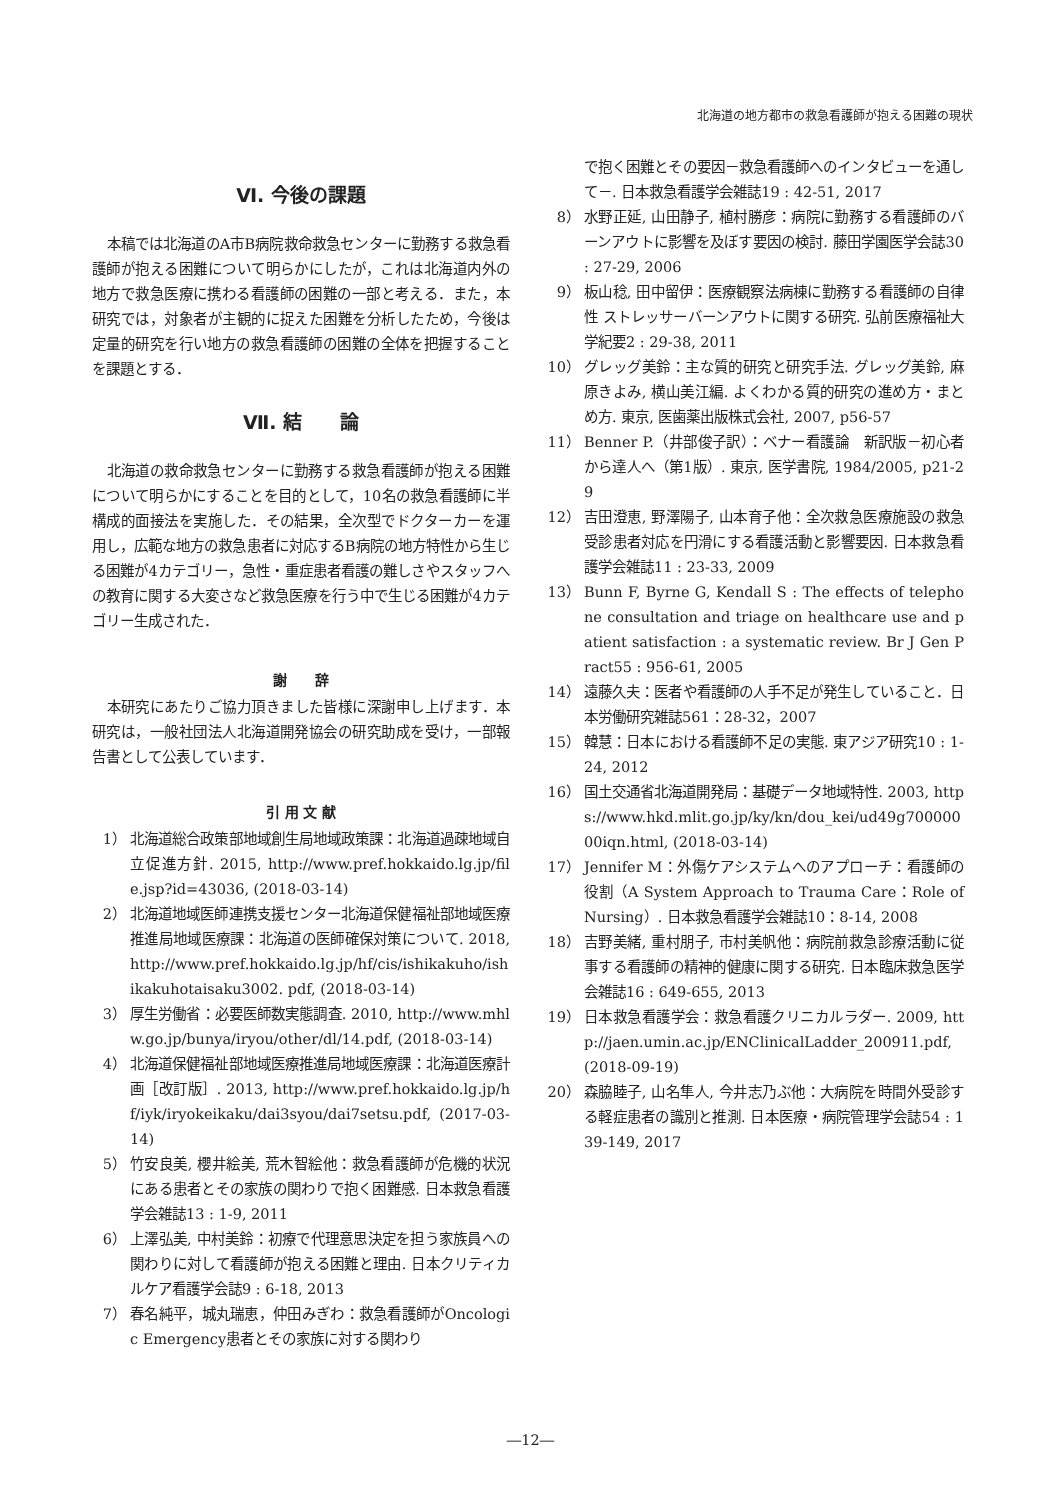北海道の地方都市の救急看護師が抱える困難の現状
Ⅵ. 今後の課題
本稿では北海道のA市B病院救命救急センターに勤務する救急看護師が抱える困難について明らかにしたが，これは北海道内外の地方で救急医療に携わる看護師の困難の一部と考える．また，本研究では，対象者が主観的に捉えた困難を分析したため，今後は定量的研究を行い地方の救急看護師の困難の全体を把握することを課題とする．
Ⅶ. 結　　論
北海道の救命救急センターに勤務する救急看護師が抱える困難について明らかにすることを目的として，10名の救急看護師に半構成的面接法を実施した．その結果，全次型でドクターカーを運用し，広範な地方の救急患者に対応するB病院の地方特性から生じる困難が4カテゴリー，急性・重症患者看護の難しさやスタッフへの教育に関する大変さなど救急医療を行う中で生じる困難が4カテゴリー生成された．
謝　　辞
本研究にあたりご協力頂きました皆様に深謝申し上げます．本研究は，一般社団法人北海道開発協会の研究助成を受け，一部報告書として公表しています．
引 用 文 献
1） 北海道総合政策部地域創生局地域政策課：北海道過疎地域自立促進方針. 2015, http://www.pref.hokkaido.lg.jp/file.jsp?id=43036, (2018-03-14)
2） 北海道地域医師連携支援センター北海道保健福祉部地域医療推進局地域医療課：北海道の医師確保対策について. 2018, http://www.pref.hokkaido.lg.jp/hf/cis/ishikakuho/ishikakuhotaisaku3002. pdf, (2018-03-14)
3） 厚生労働省：必要医師数実態調査. 2010, http://www.mhlw.go.jp/bunya/iryou/other/dl/14.pdf, (2018-03-14)
4） 北海道保健福祉部地域医療推進局地域医療課：北海道医療計画［改訂版］. 2013, http://www.pref.hokkaido.lg.jp/hf/iyk/iryokeikaku/dai3syou/dai7setsu.pdf, (2017-03-14)
5） 竹安良美, 櫻井絵美, 荒木智絵他：救急看護師が危機的状況にある患者とその家族の関わりで抱く困難感. 日本救急看護学会雑誌13 : 1-9, 2011
6） 上澤弘美, 中村美鈴：初療で代理意思決定を担う家族員への関わりに対して看護師が抱える困難と理由. 日本クリティカルケア看護学会誌9 : 6-18, 2013
7） 春名純平，城丸瑞恵，仲田みぎわ：救急看護師がOncologic Emergency患者とその家族に対する関わり
で抱く困難とその要因－救急看護師へのインタビューを通して－. 日本救急看護学会雑誌19 : 42-51, 2017
8） 水野正延, 山田静子, 植村勝彦：病院に勤務する看護師のバーンアウトに影響を及ぼす要因の検討. 藤田学園医学会誌30 : 27-29, 2006
9） 板山稔, 田中留伊：医療観察法病棟に勤務する看護師の自律性 ストレッサーバーンアウトに関する研究. 弘前医療福祉大学紀要2 : 29-38, 2011
10） グレッグ美鈴：主な質的研究と研究手法. グレッグ美鈴, 麻原きよみ, 横山美江編. よくわかる質的研究の進め方・まとめ方. 東京, 医歯薬出版株式会社, 2007, p56-57
11） Benner P.（井部俊子訳）：ベナー看護論　新訳版－初心者から達人へ（第1版）. 東京, 医学書院, 1984/2005, p21-29
12） 吉田澄恵, 野澤陽子, 山本育子他：全次救急医療施設の救急受診患者対応を円滑にする看護活動と影響要因. 日本救急看護学会雑誌11 : 23-33, 2009
13） Bunn F, Byrne G, Kendall S : The effects of telephone consultation and triage on healthcare use and patient satisfaction : a systematic review. Br J Gen Pract55 : 956-61, 2005
14） 遠藤久夫：医者や看護師の人手不足が発生していること．日本労働研究雑誌561：28-32，2007
15） 韓慧：日本における看護師不足の実態. 東アジア研究10 : 1-24, 2012
16） 国土交通省北海道開発局：基礎データ地域特性. 2003, https://www.hkd.mlit.go.jp/ky/kn/dou_kei/ud49g70000000iqn.html, (2018-03-14)
17） Jennifer M：外傷ケアシステムへのアプローチ：看護師の役割（A System Approach to Trauma Care：Role of Nursing）. 日本救急看護学会雑誌10：8-14, 2008
18） 吉野美緒, 重村朋子, 市村美帆他：病院前救急診療活動に従事する看護師の精神的健康に関する研究. 日本臨床救急医学会雑誌16 : 649-655, 2013
19） 日本救急看護学会：救急看護クリニカルラダー. 2009, http://jaen.umin.ac.jp/ENClinicalLadder_200911.pdf, (2018-09-19)
20） 森脇睦子, 山名隼人, 今井志乃ぶ他：大病院を時間外受診する軽症患者の識別と推測. 日本医療・病院管理学会誌54 : 139-149, 2017
―12―